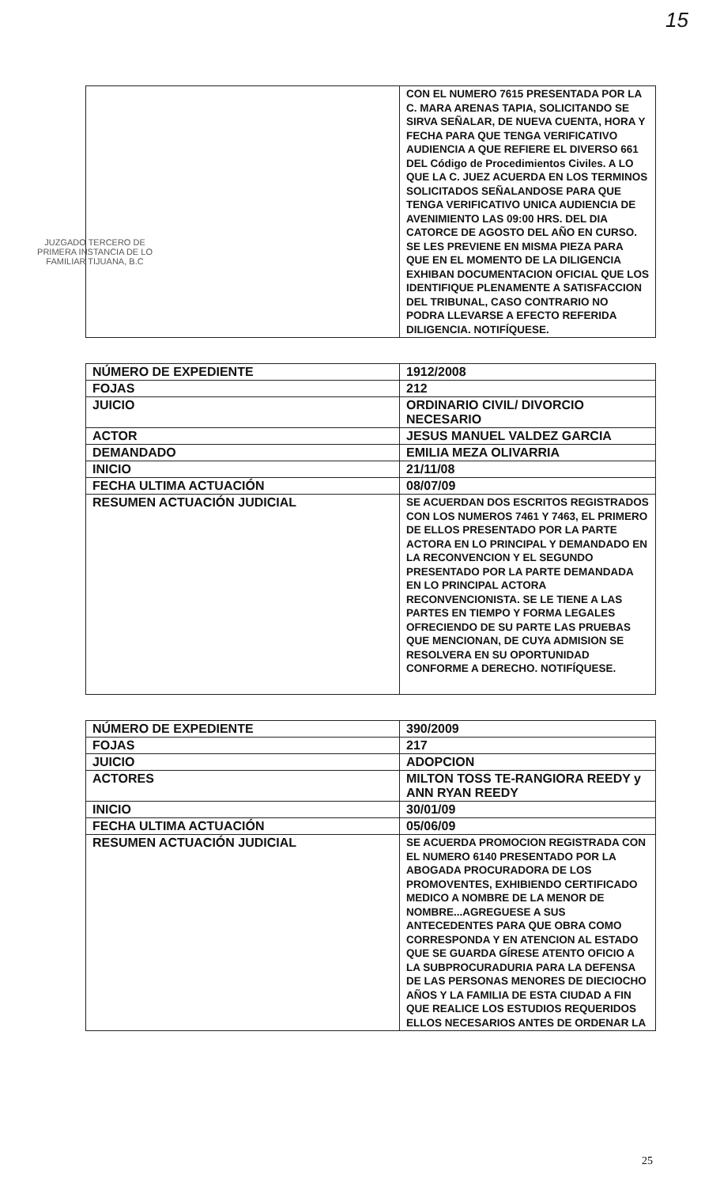15
| | CON EL NUMERO 7615 PRESENTADA POR LA C. MARA ARENAS TAPIA, SOLICITANDO SE SIRVA SEÑALAR, DE NUEVA CUENTA, HORA Y FECHA PARA QUE TENGA VERIFICATIVO AUDIENCIA A QUE REFIERE EL DIVERSO 661 DEL Código de Procedimientos Civiles. A LO QUE LA C. JUEZ ACUERDA EN LOS TERMINOS SOLICITADOS SEÑALANDOSE PARA QUE TENGA VERIFICATIVO UNICA AUDIENCIA DE AVENIMIENTO LAS 09:00 HRS. DEL DIA CATORCE DE AGOSTO DEL AÑO EN CURSO. SE LES PREVIENE EN MISMA PIEZA PARA QUE EN EL MOMENTO DE LA DILIGENCIA EXHIBAN DOCUMENTACION OFICIAL QUE LOS IDENTIFIQUE PLENAMENTE A SATISFACCION DEL TRIBUNAL, CASO CONTRARIO NO PODRA LLEVARSE A EFECTO REFERIDA DILIGENCIA. NOTIFÍQUESE. |
JUZGADO TERCERO DE PRIMERA INSTANCIA DE LO FAMILIAR TIJUANA, B.C
| NÚMERO DE EXPEDIENTE | 1912/2008 |
| FOJAS | 212 |
| JUICIO | ORDINARIO CIVIL/ DIVORCIO NECESARIO |
| ACTOR | JESUS MANUEL VALDEZ GARCIA |
| DEMANDADO | EMILIA MEZA OLIVARRIA |
| INICIO | 21/11/08 |
| FECHA ULTIMA ACTUACIÓN | 08/07/09 |
| RESUMEN ACTUACIÓN JUDICIAL | SE ACUERDAN DOS ESCRITOS REGISTRADOS CON LOS NUMEROS 7461 Y 7463, EL PRIMERO DE ELLOS PRESENTADO POR LA PARTE ACTORA EN LO PRINCIPAL Y DEMANDADO EN LA RECONVENCION Y EL SEGUNDO PRESENTADO POR LA PARTE DEMANDADA EN LO PRINCIPAL ACTORA RECONVENCIONISTA. SE LE TIENE A LAS PARTES EN TIEMPO Y FORMA LEGALES OFRECIENDO DE SU PARTE LAS PRUEBAS QUE MENCIONAN, DE CUYA ADMISION SE RESOLVERA EN SU OPORTUNIDAD CONFORME A DERECHO. NOTIFÍQUESE. |
| NÚMERO DE EXPEDIENTE | 390/2009 |
| FOJAS | 217 |
| JUICIO | ADOPCION |
| ACTORES | MILTON TOSS TE-RANGIORA REEDY y ANN RYAN REEDY |
| INICIO | 30/01/09 |
| FECHA ULTIMA ACTUACIÓN | 05/06/09 |
| RESUMEN ACTUACIÓN JUDICIAL | SE ACUERDA PROMOCION REGISTRADA CON EL NUMERO 6140 PRESENTADO POR LA ABOGADA PROCURADORA DE LOS PROMOVENTES, EXHIBIENDO CERTIFICADO MEDICO A NOMBRE DE LA MENOR DE NOMBRE...AGREGUESE A SUS ANTECEDENTES PARA QUE OBRA COMO CORRESPONDA Y EN ATENCION AL ESTADO QUE SE GUARDA GÍRESE ATENTO OFICIO A LA SUBPROCURADURIA PARA LA DEFENSA DE LAS PERSONAS MENORES DE DIECIOCHO AÑOS Y LA FAMILIA DE ESTA CIUDAD A FIN QUE REALICE LOS ESTUDIOS REQUERIDOS ELLOS NECESARIOS ANTES DE ORDENAR LA |
25